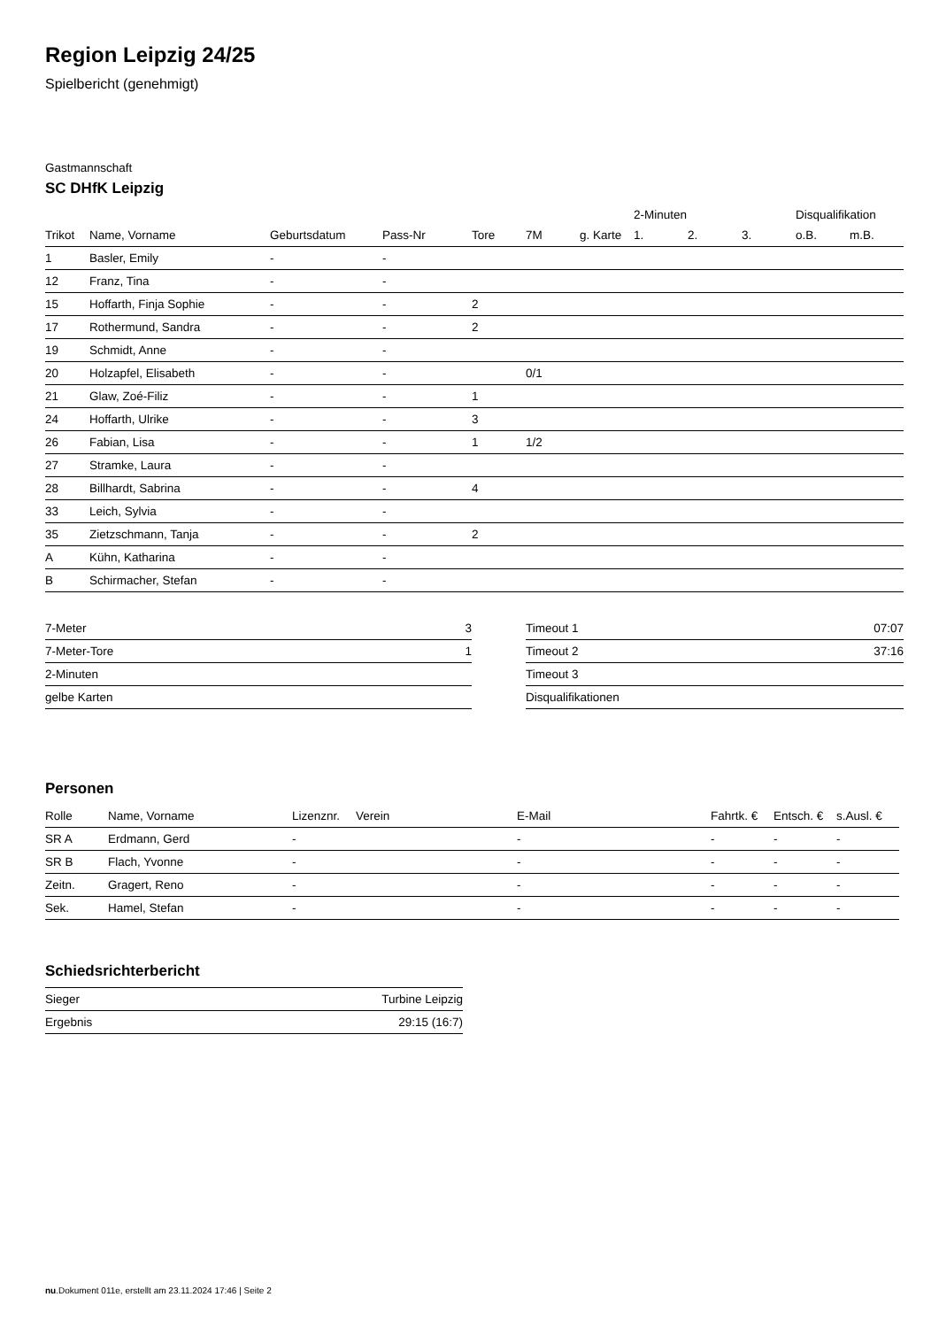Region Leipzig 24/25
Spielbericht (genehmigt)
Gastmannschaft
SC DHfK Leipzig
| | | | | | | | 2-Minuten | | | Disqualifikation | |
| --- | --- | --- | --- | --- | --- | --- | --- | --- | --- | --- | --- |
| Trikot | Name, Vorname | Geburtsdatum | Pass-Nr | Tore | 7M | g. Karte | 1. | 2. | 3. | o.B. | m.B. |
| 1 | Basler, Emily | - | - | | | | | | | | |
| 12 | Franz, Tina | - | - | | | | | | | | |
| 15 | Hoffarth, Finja Sophie | - | - | 2 | | | | | | | |
| 17 | Rothermund, Sandra | - | - | 2 | | | | | | | |
| 19 | Schmidt, Anne | - | - | | | | | | | | |
| 20 | Holzapfel, Elisabeth | - | - | | 0/1 | | | | | | |
| 21 | Glaw, Zoé-Filiz | - | - | 1 | | | | | | | |
| 24 | Hoffarth, Ulrike | - | - | 3 | | | | | | | |
| 26 | Fabian, Lisa | - | - | 1 | 1/2 | | | | | | |
| 27 | Stramke, Laura | - | - | | | | | | | | |
| 28 | Billhardt, Sabrina | - | - | 4 | | | | | | | |
| 33 | Leich, Sylvia | - | - | | | | | | | | |
| 35 | Zietzschmann, Tanja | - | - | 2 | | | | | | | |
| A | Kühn, Katharina | - | - | | | | | | | | |
| B | Schirmacher, Stefan | - | - | | | | | | | | |
| 7-Meter | 3 |
| 7-Meter-Tore | 1 |
| 2-Minuten | |
| gelbe Karten | |
| Timeout 1 | 07:07 |
| Timeout 2 | 37:16 |
| Timeout 3 | |
| Disqualifikationen | |
Personen
| Rolle | Name, Vorname | Lizenznr. | Verein | E-Mail | Fahrtk. € | Entsch. € | s.Ausl. € |
| --- | --- | --- | --- | --- | --- | --- | --- |
| SR A | Erdmann, Gerd | - | | - | - | - | - |
| SR B | Flach, Yvonne | - | | - | - | - | - |
| Zeitn. | Gragert, Reno | - | | - | - | - | - |
| Sek. | Hamel, Stefan | - | | - | - | - | - |
Schiedsrichterbericht
| Sieger | Turbine Leipzig |
| Ergebnis | 29:15 (16:7) |
nu.Dokument 011e, erstellt am 23.11.2024 17:46 | Seite 2